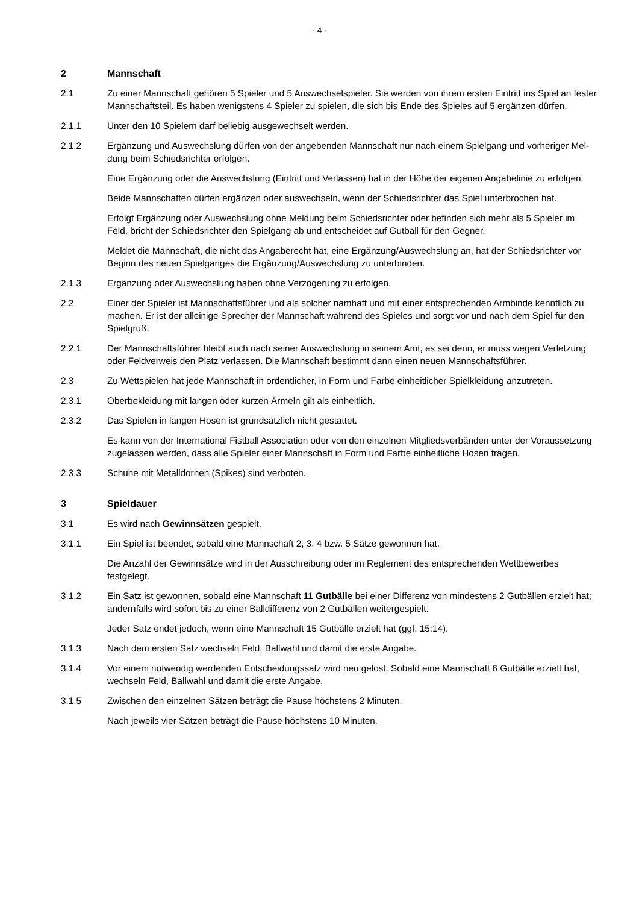- 4 -
2 Mannschaft
2.1 Zu einer Mannschaft gehören 5 Spieler und 5 Auswechselspieler. Sie werden von ihrem ersten Eintritt ins Spiel an fester Mannschaftsteil. Es haben wenigstens 4 Spieler zu spielen, die sich bis Ende des Spieles auf 5 ergänzen dürfen.
2.1.1 Unter den 10 Spielern darf beliebig ausgewechselt werden.
2.1.2 Ergänzung und Auswechslung dürfen von der angebenden Mannschaft nur nach einem Spielgang und vorheriger Mel-dung beim Schiedsrichter erfolgen.
Eine Ergänzung oder die Auswechslung (Eintritt und Verlassen) hat in der Höhe der eigenen Angabelinie zu erfolgen.
Beide Mannschaften dürfen ergänzen oder auswechseln, wenn der Schiedsrichter das Spiel unterbrochen hat.
Erfolgt Ergänzung oder Auswechslung ohne Meldung beim Schiedsrichter oder befinden sich mehr als 5 Spieler im Feld, bricht der Schiedsrichter den Spielgang ab und entscheidet auf Gutball für den Gegner.
Meldet die Mannschaft, die nicht das Angaberecht hat, eine Ergänzung/Auswechslung an, hat der Schiedsrichter vor Beginn des neuen Spielganges die Ergänzung/Auswechslung zu unterbinden.
2.1.3 Ergänzung oder Auswechslung haben ohne Verzögerung zu erfolgen.
2.2 Einer der Spieler ist Mannschaftsführer und als solcher namhaft und mit einer entsprechenden Armbinde kenntlich zu machen. Er ist der alleinige Sprecher der Mannschaft während des Spieles und sorgt vor und nach dem Spiel für den Spielgruß.
2.2.1 Der Mannschaftsführer bleibt auch nach seiner Auswechslung in seinem Amt, es sei denn, er muss wegen Verletzung oder Feldverweis den Platz verlassen. Die Mannschaft bestimmt dann einen neuen Mannschaftsführer.
2.3 Zu Wettspielen hat jede Mannschaft in ordentlicher, in Form und Farbe einheitlicher Spielkleidung anzutreten.
2.3.1 Oberbekleidung mit langen oder kurzen Ärmeln gilt als einheitlich.
2.3.2 Das Spielen in langen Hosen ist grundsätzlich nicht gestattet.
Es kann von der International Fistball Association oder von den einzelnen Mitgliedsverbänden unter der Voraussetzung zugelassen werden, dass alle Spieler einer Mannschaft in Form und Farbe einheitliche Hosen tragen.
2.3.3 Schuhe mit Metalldornen (Spikes) sind verboten.
3 Spieldauer
3.1 Es wird nach Gewinnsätzen gespielt.
3.1.1 Ein Spiel ist beendet, sobald eine Mannschaft 2, 3, 4 bzw. 5 Sätze gewonnen hat.
Die Anzahl der Gewinnsätze wird in der Ausschreibung oder im Reglement des entsprechenden Wettbewerbes festgelegt.
3.1.2 Ein Satz ist gewonnen, sobald eine Mannschaft 11 Gutbälle bei einer Differenz von mindestens 2 Gutbällen erzielt hat; andernfalls wird sofort bis zu einer Balldifferenz von 2 Gutbällen weitergespielt.
Jeder Satz endet jedoch, wenn eine Mannschaft 15 Gutbälle erzielt hat (ggf. 15:14).
3.1.3 Nach dem ersten Satz wechseln Feld, Ballwahl und damit die erste Angabe.
3.1.4 Vor einem notwendig werdenden Entscheidungssatz wird neu gelost. Sobald eine Mannschaft 6 Gutbälle erzielt hat, wechseln Feld, Ballwahl und damit die erste Angabe.
3.1.5 Zwischen den einzelnen Sätzen beträgt die Pause höchstens 2 Minuten.
Nach jeweils vier Sätzen beträgt die Pause höchstens 10 Minuten.